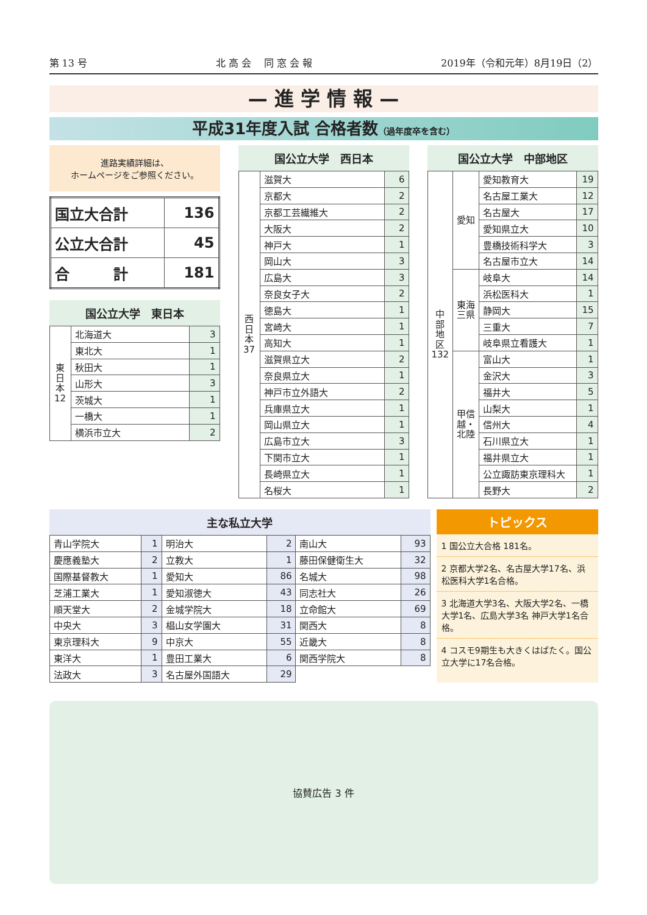第 13 号 北 高 会　 同 窓 会 報 2019年（令和元年）8月19日（2）
— 進 学 情 報 —
平成31年度入試 合格者数（過年度卒を含む）
進路実績詳細は、
ホームページをご参照ください。
| 国立大合計 | 136 |
| 公立大合計 | 45 |
| 合 計 | 181 |
国公立大学　東日本
| 東日本 12 | 北海道大 | 3 |
| | 東北大 | 1 |
| | 秋田大 | 1 |
| | 山形大 | 3 |
| | 茨城大 | 1 |
| | 一橋大 | 1 |
| | 横浜市立大 | 2 |
国公立大学　西日本
| 西日本 37 | 滋賀大 | 6 |
| | 京都大 | 2 |
| | 京都工芸繊維大 | 2 |
| | 大阪大 | 2 |
| | 神戸大 | 1 |
| | 岡山大 | 3 |
| | 広島大 | 3 |
| | 奈良女子大 | 2 |
| | 徳島大 | 1 |
| | 宮崎大 | 1 |
| | 高知大 | 1 |
| | 滋賀県立大 | 2 |
| | 奈良県立大 | 1 |
| | 神戸市立外語大 | 2 |
| | 兵庫県立大 | 1 |
| | 岡山県立大 | 1 |
| | 広島市立大 | 3 |
| | 下関市立大 | 1 |
| | 長崎県立大 | 1 |
| | 名桜大 | 1 |
国公立大学　中部地区
| 中部地区 132 | 愛知 | 愛知教育大 | 19 |
| | | 名古屋工業大 | 12 |
| | | 名古屋大 | 17 |
| | | 愛知県立大 | 10 |
| | | 豊橋技術科学大 | 3 |
| | | 名古屋市立大 | 14 |
| | 東海三県 | 岐阜大 | 14 |
| | | 浜松医科大 | 1 |
| | | 静岡大 | 15 |
| | | 三重大 | 7 |
| | | 岐阜県立看護大 | 1 |
| | 甲信越・北陸 | 富山大 | 1 |
| | | 金沢大 | 3 |
| | | 福井大 | 5 |
| | | 山梨大 | 1 |
| | | 信州大 | 4 |
| | | 石川県立大 | 1 |
| | | 福井県立大 | 1 |
| | | 公立諏訪東京理科大 | 1 |
| | | 長野大 | 2 |
主な私立大学
| 青山学院大 | 1 | 明治大 | 2 | 南山大 | 93 |
| 慶應義塾大 | 2 | 立教大 | 1 | 藤田保健衛生大 | 32 |
| 国際基督教大 | 1 | 愛知大 | 86 | 名城大 | 98 |
| 芝浦工業大 | 1 | 愛知淑徳大 | 43 | 同志社大 | 26 |
| 順天堂大 | 2 | 金城学院大 | 18 | 立命館大 | 69 |
| 中央大 | 3 | 椙山女学園大 | 31 | 関西大 | 8 |
| 東京理科大 | 9 | 中京大 | 55 | 近畿大 | 8 |
| 東洋大 | 1 | 豊田工業大 | 6 | 関西学院大 | 8 |
| 法政大 | 3 | 名古屋外国語大 | 29 | | |
トピックス
1 国公立大合格 181名。
2 京都大学2名、名古屋大学17名、浜松医科大学1名合格。
3 北海道大学3名、大阪大学2名、一橋大学1名、広島大学3名 神戸大学1名合格。
4 コスモ9期生も大きくはばたく。国公立大学に17名合格。
協賛広告 3 件